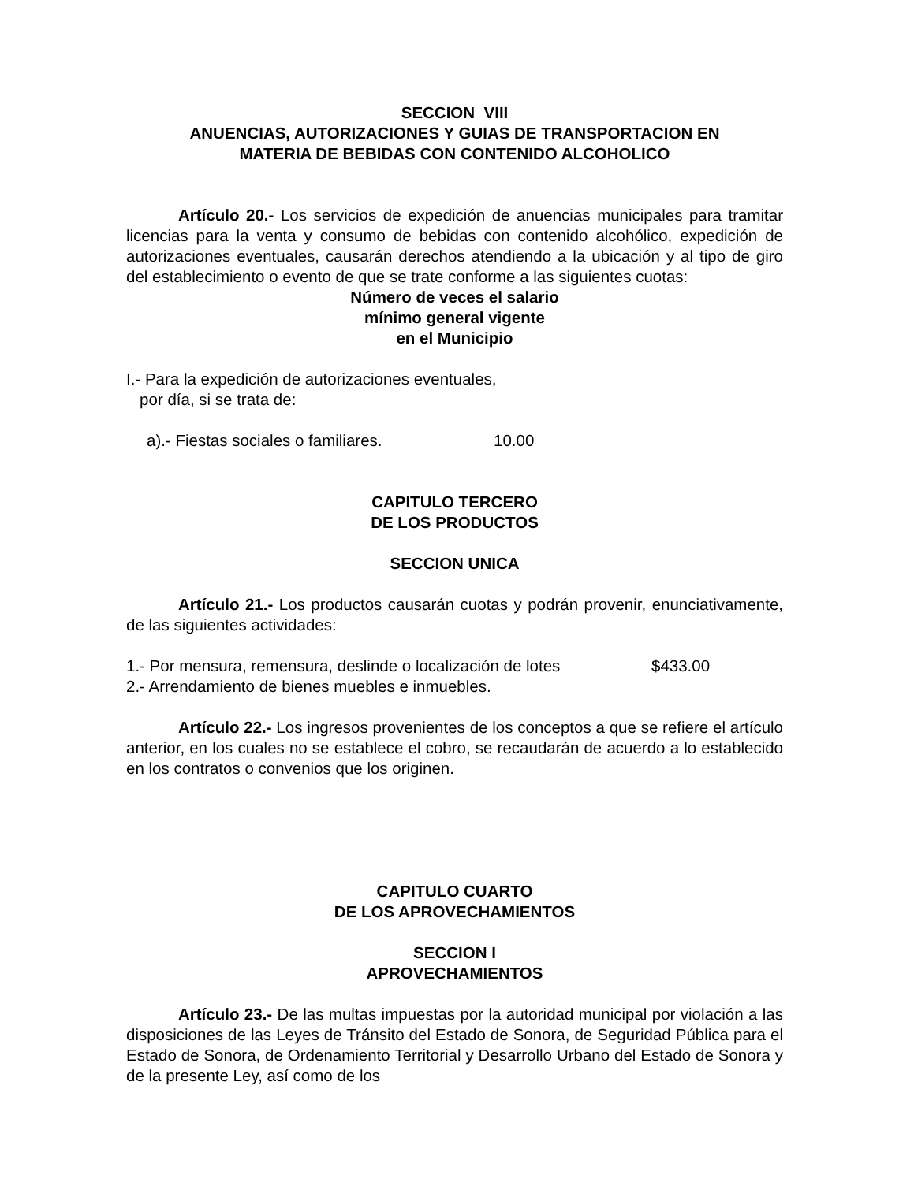SECCION VIII
ANUENCIAS, AUTORIZACIONES Y GUIAS DE TRANSPORTACION EN
MATERIA DE BEBIDAS CON CONTENIDO ALCOHOLICO
Artículo 20.- Los servicios de expedición de anuencias municipales para tramitar licencias para la venta y consumo de bebidas con contenido alcohólico, expedición de autorizaciones eventuales, causarán derechos atendiendo a la ubicación y al tipo de giro del establecimiento o evento de que se trate conforme a las siguientes cuotas:
Número de veces el salario
mínimo general vigente
en el Municipio
I.- Para la expedición de autorizaciones eventuales,
por día, si se trata de:
a).- Fiestas sociales o familiares. 10.00
CAPITULO TERCERO
DE LOS PRODUCTOS
SECCION UNICA
Artículo 21.- Los productos causarán cuotas y podrán provenir, enunciativamente, de las siguientes actividades:
1.- Por mensura, remensura, deslinde o localización de lotes $433.00
2.- Arrendamiento de bienes muebles e inmuebles.
Artículo 22.- Los ingresos provenientes de los conceptos a que se refiere el artículo anterior, en los cuales no se establece el cobro, se recaudarán de acuerdo a lo establecido en los contratos o convenios que los originen.
CAPITULO CUARTO
DE LOS APROVECHAMIENTOS
SECCION I
APROVECHAMIENTOS
Artículo 23.- De las multas impuestas por la autoridad municipal por violación a las disposiciones de las Leyes de Tránsito del Estado de Sonora, de Seguridad Pública para el Estado de Sonora, de Ordenamiento Territorial y Desarrollo Urbano del Estado de Sonora y de la presente Ley, así como de los